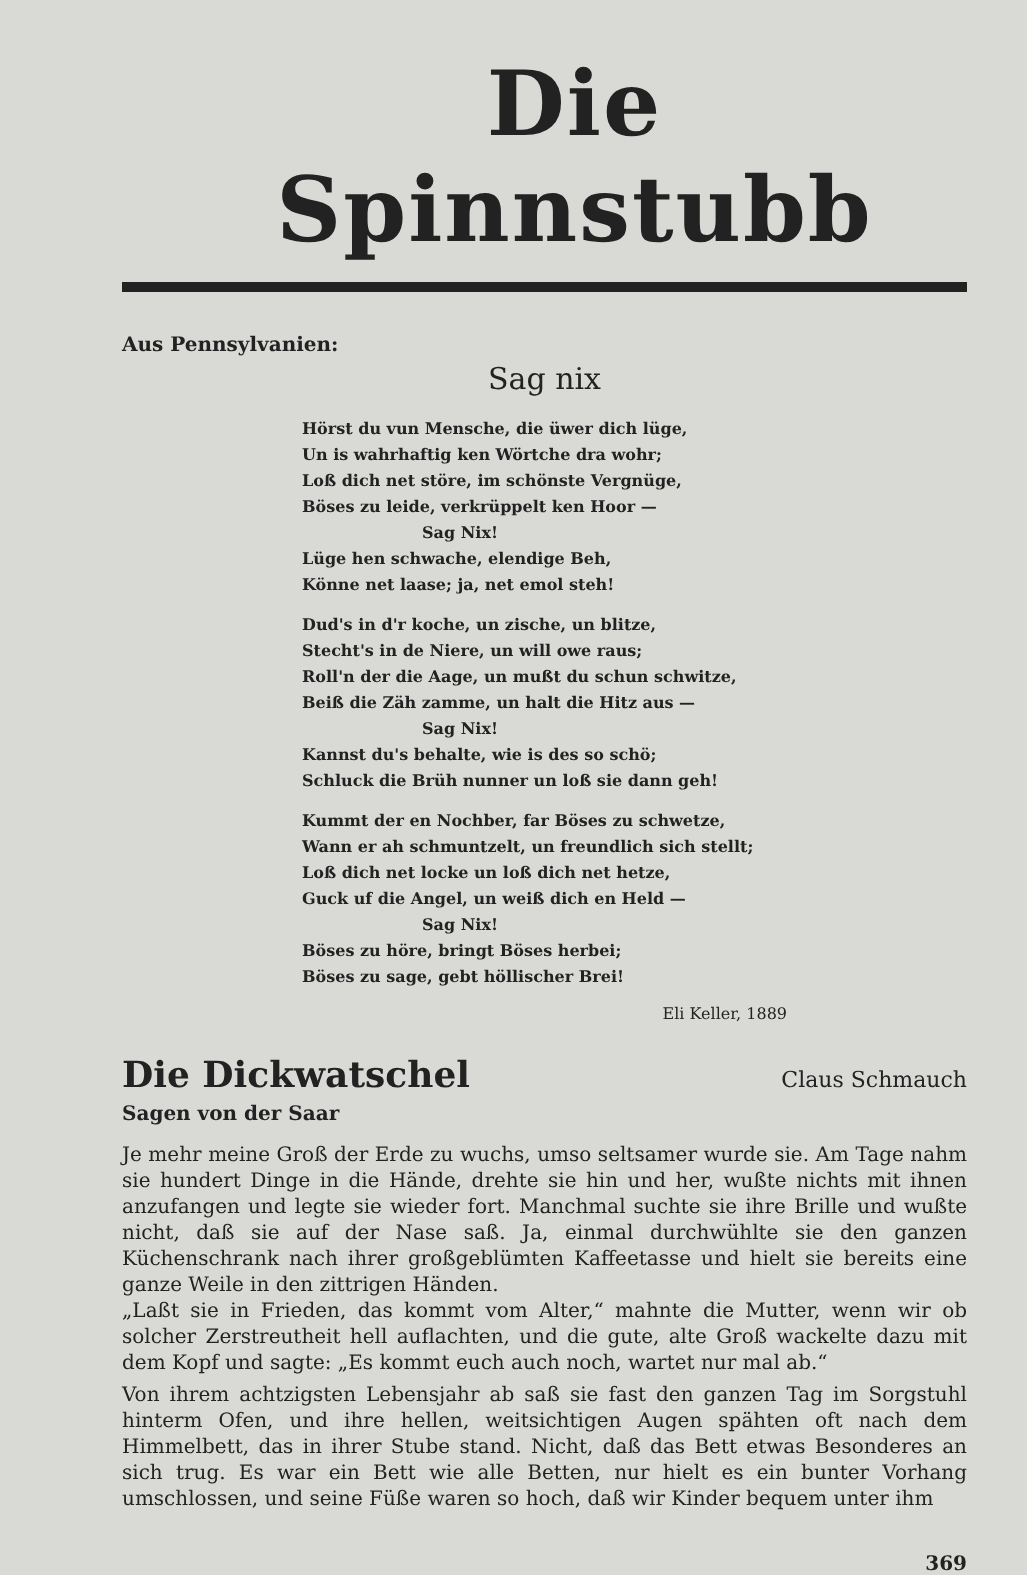Die Spinnstubb
Aus Pennsylvanien:
Sag nix
Hörst du vun Mensche, die üwer dich lüge,
Un is wahrhaftig ken Wörtche dra wohr;
Loß dich net störe, im schönste Vergnüge,
Böses zu leide, verkrüppelt ken Hoor —
Sag Nix!
Lüge hen schwache, elendige Beh,
Könne net laase; ja, net emol steh!
Dud's in d'r koche, un zische, un blitze,
Stecht's in de Niere, un will owe raus;
Roll'n der die Aage, un mußt du schun schwitze,
Beiß die Zäh zamme, un halt die Hitz aus —
Sag Nix!
Kannst du's behalte, wie is des so schö;
Schluck die Brüh nunner un loß sie dann geh!
Kummt der en Nochber, far Böses zu schwetze,
Wann er ah schmuntzelt, un freundlich sich stellt;
Loß dich net locke un loß dich net hetze,
Guck uf die Angel, un weiß dich en Held —
Sag Nix!
Böses zu höre, bringt Böses herbei;
Böses zu sage, gebt höllischer Brei!
Eli Keller, 1889
Die Dickwatschel
Claus Schmauch
Sagen von der Saar
Je mehr meine Groß der Erde zu wuchs, umso seltsamer wurde sie. Am Tage nahm sie hundert Dinge in die Hände, drehte sie hin und her, wußte nichts mit ihnen anzufangen und legte sie wieder fort. Manchmal suchte sie ihre Brille und wußte nicht, daß sie auf der Nase saß. Ja, einmal durchwühlte sie den ganzen Küchenschrank nach ihrer großgeblümten Kaffeetasse und hielt sie bereits eine ganze Weile in den zittrigen Händen.
„Laßt sie in Frieden, das kommt vom Alter,“ mahnte die Mutter, wenn wir ob solcher Zerstreutheit hell auflachten, und die gute, alte Groß wackelte dazu mit dem Kopf und sagte: „Es kommt euch auch noch, wartet nur mal ab.“
Von ihrem achtzigsten Lebensjahr ab saß sie fast den ganzen Tag im Sorgstuhl hinterm Ofen, und ihre hellen, weitsichtigen Augen spähten oft nach dem Himmelbett, das in ihrer Stube stand. Nicht, daß das Bett etwas Besonderes an sich trug. Es war ein Bett wie alle Betten, nur hielt es ein bunter Vorhang umschlossen, und seine Füße waren so hoch, daß wir Kinder bequem unter ihm
369